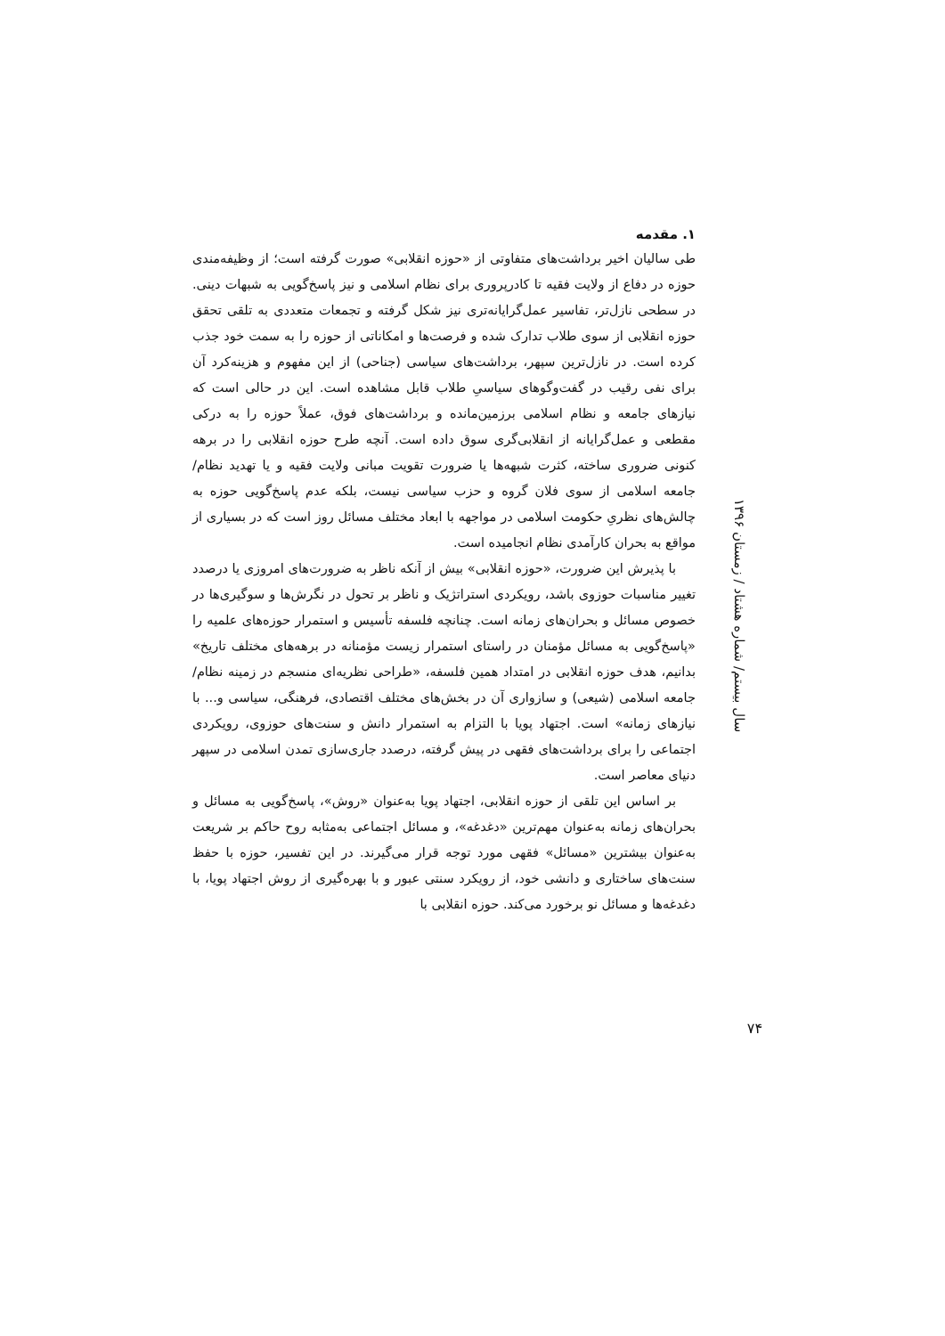۱. مقدمه
طی سالیان اخیر برداشت‌های متفاوتی از «حوزه انقلابی» صورت گرفته است؛ از وظیفه‌مندی حوزه در دفاع از ولایت فقیه تا کادرپروری برای نظام اسلامی و نیز پاسخ‌گویی به شبهات دینی. در سطحی نازل‌تر، تفاسیر عمل‌گرایانه‌تری نیز شکل گرفته و تجمعات متعددی به تلقی تحقق حوزه انقلابی از سوی طلاب تدارک شده و فرصت‌ها و امکاناتی از حوزه را به سمت خود جذب کرده است. در نازل‌ترین سپهر، برداشت‌های سیاسی (جناحی) از این مفهوم و هزینه‌کرد آن برای نفی رقیب در گفت‌وگوهای سیاسیِ طلاب قابل مشاهده است. این در حالی است که نیازهای جامعه و نظام اسلامی برزمین‌مانده و برداشت‌های فوق، عملاً حوزه را به درکی مقطعی و عمل‌گرایانه از انقلابی‌گری سوق داده است. آنچه طرح حوزه انقلابی را در برهه کنونی ضروری ساخته، کثرت شبهه‌ها یا ضرورت تقویت مبانی ولایت فقیه و یا تهدید نظام/جامعه اسلامی از سوی فلان گروه و حزب سیاسی نیست، بلکه عدم پاسخ‌گویی حوزه به چالش‌های نظریِ حکومت اسلامی در مواجهه با ابعاد مختلف مسائل روز است که در بسیاری از مواقع به بحران کارآمدی نظام انجامیده است.
با پذیرش این ضرورت، «حوزه انقلابی» بیش از آنکه ناظر به ضرورت‌های امروزی یا درصدد تغییر مناسبات حوزوی باشد، رویکردی استراتژیک و ناظر بر تحول در نگرش‌ها و سوگیری‌ها در خصوص مسائل و بحران‌های زمانه است. چنانچه فلسفه تأسیس و استمرار حوزه‌های علمیه را «پاسخ‌گویی به مسائل مؤمنان در راستای استمرار زیست مؤمنانه در برهه‌های مختلف تاریخ» بدانیم، هدف حوزه انقلابی در امتداد همین فلسفه، «طراحی نظریه‌ای منسجم در زمینه نظام/جامعه اسلامی (شیعی) و سازواری آن در بخش‌های مختلف اقتصادی، فرهنگی، سیاسی و... با نیازهای زمانه» است. اجتهاد پویا با التزام به استمرار دانش و سنت‌های حوزوی، رویکردی اجتماعی را برای برداشت‌های فقهی در پیش گرفته، درصدد جاری‌سازی تمدن اسلامی در سپهر دنیای معاصر است.
بر اساس این تلقی از حوزه انقلابی، اجتهاد پویا به‌عنوان «روش»، پاسخ‌گویی به مسائل و بحران‌های زمانه به‌عنوان مهم‌ترین «دغدغه»، و مسائل اجتماعی به‌مثابه روح حاکم بر شریعت به‌عنوان بیشترین «مسائل» فقهی مورد توجه قرار می‌گیرند. در این تفسیر، حوزه با حفظ سنت‌های ساختاری و دانشی خود، از رویکرد سنتی عبور و با بهره‌گیری از روش اجتهاد پویا، با دغدغه‌ها و مسائل نو برخورد می‌کند. حوزه انقلابی با
سال بیستم/ شماره هشتاد / زمستان ۱۳۹۶
۷۴